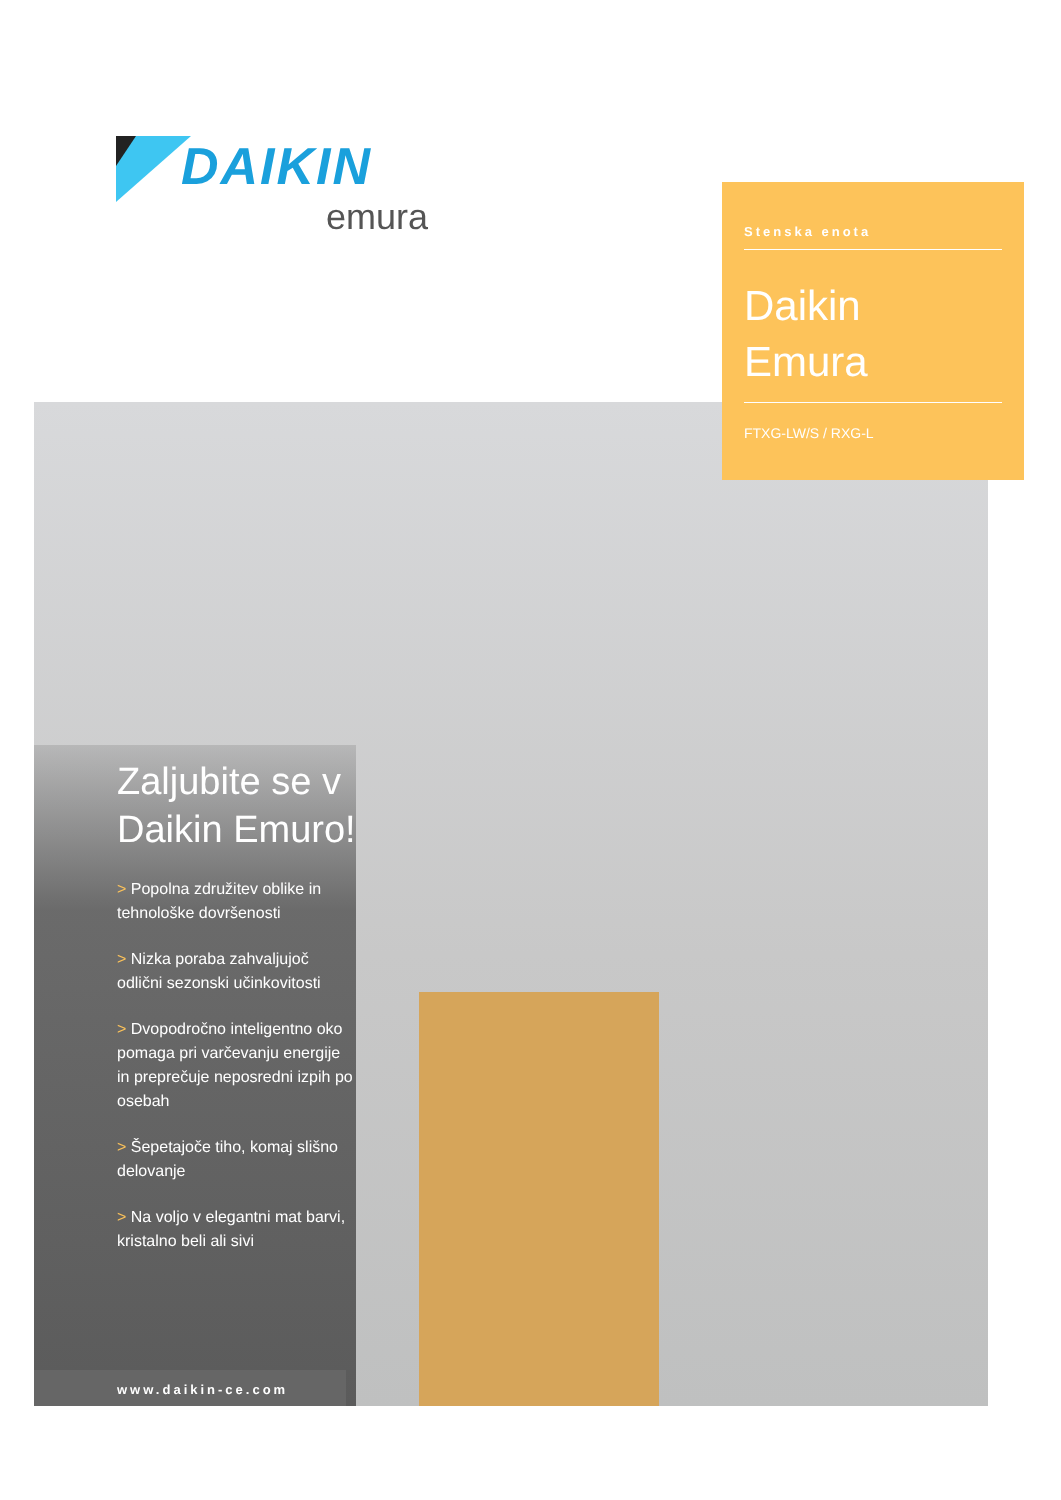DAIKIN
emura
Stenska enota
Daikin
Emura
FTXG-LW/S / RXG-L
Zaljubite se v Daikin Emuro!
> Popolna združitev oblike in tehnološke dovršenosti
> Nizka poraba zahvaljujoč odlični sezonski učinkovitosti
> Dvopodročno inteligentno oko pomaga pri varčevanju energije in preprečuje neposredni izpih po osebah
> Šepetajoče tiho, komaj slišno delovanje
> Na voljo v elegantni mat barvi, kristalno beli ali sivi
www.daikin-ce.com